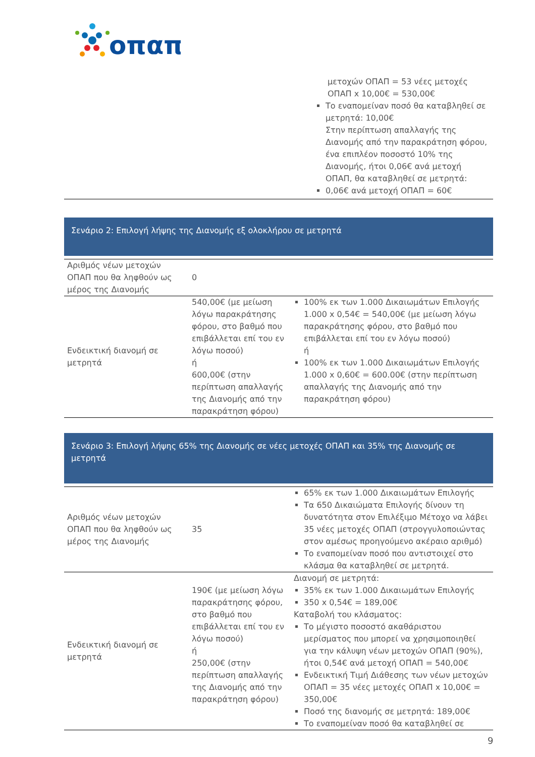οπαπ
| | μετοχών ΟΠΑΠ = 53 νέες μετοχές ΟΠΑΠ x 10,00€ = 530,00€ Το εναπομείναν ποσό θα καταβληθεί σε μετρητά: 10,00€ Στην περίπτωση απαλλαγής της Διανομής από την παρακράτηση φόρου, ένα επιπλέον ποσοστό 10% της Διανομής, ήτοι 0,06€ ανά μετοχή ΟΠΑΠ, θα καταβληθεί σε μετρητά: 0,06€ ανά μετοχή ΟΠΑΠ = 60€ |
Σενάριο 2: Επιλογή λήψης της Διανομής εξ ολοκλήρου σε μετρητά
| Αριθμός νέων μετοχών ΟΠΑΠ που θα ληφθούν ως μέρος της Διανομής | 0 | |
| Ενδεικτική διανομή σε μετρητά | 540,00€ (με μείωση λόγω παρακράτησης φόρου, στο βαθμό που επιβάλλεται επί του εν λόγω ποσού) ή 600,00€ (στην περίπτωση απαλλαγής της Διανομής από την παρακράτηση φόρου) | 100% εκ των 1.000 Δικαιωμάτων Επιλογής 1.000 x 0,54€ = 540,00€ (με μείωση λόγω παρακράτησης φόρου, στο βαθμό που επιβάλλεται επί του εν λόγω ποσού) ή 100% εκ των 1.000 Δικαιωμάτων Επιλογής 1.000 x 0,60€ = 600.00€ (στην περίπτωση απαλλαγής της Διανομής από την παρακράτηση φόρου) |
Σενάριο 3: Επιλογή λήψης 65% της Διανομής σε νέες μετοχές ΟΠΑΠ και 35% της Διανομής σε μετρητά
| Αριθμός νέων μετοχών ΟΠΑΠ που θα ληφθούν ως μέρος της Διανομής | 35 | 65% εκ των 1.000 Δικαιωμάτων Επιλογής Τα 650 Δικαιώματα Επιλογής δίνουν τη δυνατότητα στον Επιλέξιμο Μέτοχο να λάβει 35 νέες μετοχές ΟΠΑΠ (στρογγυλοποιώντας στον αμέσως προηγούμενο ακέραιο αριθμό) Το εναπομείναν ποσό που αντιστοιχεί στο κλάσμα θα καταβληθεί σε μετρητά. |
| Ενδεικτική διανομή σε μετρητά | 190€ (με μείωση λόγω παρακράτησης φόρου, στο βαθμό που επιβάλλεται επί του εν λόγω ποσού) ή 250,00€ (στην περίπτωση απαλλαγής της Διανομής από την παρακράτηση φόρου) | Διανομή σε μετρητά: 35% εκ των 1.000 Δικαιωμάτων Επιλογής 350 x 0,54€ = 189,00€ Καταβολή του κλάσματος: Το μέγιστο ποσοστό ακαθάριστου μερίσματος που μπορεί να χρησιμοποιηθεί για την κάλυψη νέων μετοχών ΟΠΑΠ (90%), ήτοι 0,54€ ανά μετοχή ΟΠΑΠ = 540,00€ Ενδεικτική Τιμή Διάθεσης των νέων μετοχών ΟΠΑΠ = 35 νέες μετοχές ΟΠΑΠ x 10,00€ = 350,00€ Ποσό της διανομής σε μετρητά: 189,00€ Το εναπομείναν ποσό θα καταβληθεί σε |
9